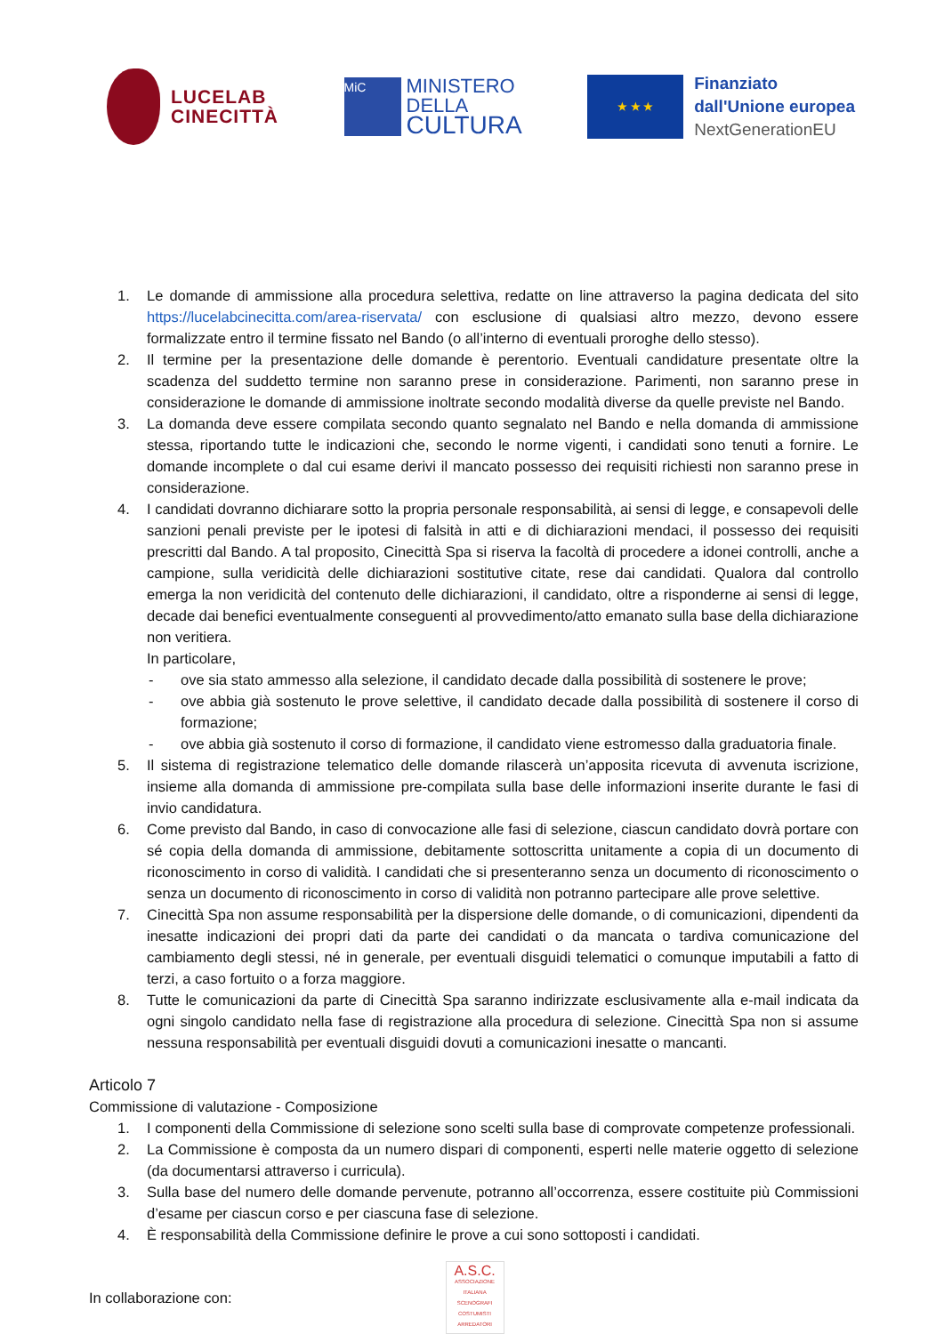LUCELAB
CINECITTÀ
MiC
MINISTERO
DELLA
CULTURA
★ ★ ★
Finanziato
dall'Unione europea
NextGenerationEU
1. Le domande di ammissione alla procedura selettiva, redatte on line attraverso la pagina dedicata del sito https://lucelabcinecitta.com/area-riservata/ con esclusione di qualsiasi altro mezzo, devono essere formalizzate entro il termine fissato nel Bando (o all’interno di eventuali proroghe dello stesso).
2. Il termine per la presentazione delle domande è perentorio. Eventuali candidature presentate oltre la scadenza del suddetto termine non saranno prese in considerazione. Parimenti, non saranno prese in considerazione le domande di ammissione inoltrate secondo modalità diverse da quelle previste nel Bando.
3. La domanda deve essere compilata secondo quanto segnalato nel Bando e nella domanda di ammissione stessa, riportando tutte le indicazioni che, secondo le norme vigenti, i candidati sono tenuti a fornire. Le domande incomplete o dal cui esame derivi il mancato possesso dei requisiti richiesti non saranno prese in considerazione.
4. I candidati dovranno dichiarare sotto la propria personale responsabilità, ai sensi di legge, e consapevoli delle sanzioni penali previste per le ipotesi di falsità in atti e di dichiarazioni mendaci, il possesso dei requisiti prescritti dal Bando. A tal proposito, Cinecittà Spa si riserva la facoltà di procedere a idonei controlli, anche a campione, sulla veridicità delle dichiarazioni sostitutive citate, rese dai candidati. Qualora dal controllo emerga la non veridicità del contenuto delle dichiarazioni, il candidato, oltre a risponderne ai sensi di legge, decade dai benefici eventualmente conseguenti al provvedimento/atto emanato sulla base della dichiarazione non veritiera.
In particolare,
- ove sia stato ammesso alla selezione, il candidato decade dalla possibilità di sostenere le prove;
- ove abbia già sostenuto le prove selettive, il candidato decade dalla possibilità di sostenere il corso di formazione;
- ove abbia già sostenuto il corso di formazione, il candidato viene estromesso dalla graduatoria finale.
5. Il sistema di registrazione telematico delle domande rilascerà un’apposita ricevuta di avvenuta iscrizione, insieme alla domanda di ammissione pre-compilata sulla base delle informazioni inserite durante le fasi di invio candidatura.
6. Come previsto dal Bando, in caso di convocazione alle fasi di selezione, ciascun candidato dovrà portare con sé copia della domanda di ammissione, debitamente sottoscritta unitamente a copia di un documento di riconoscimento in corso di validità. I candidati che si presenteranno senza un documento di riconoscimento o senza un documento di riconoscimento in corso di validità non potranno partecipare alle prove selettive.
7. Cinecittà Spa non assume responsabilità per la dispersione delle domande, o di comunicazioni, dipendenti da inesatte indicazioni dei propri dati da parte dei candidati o da mancata o tardiva comunicazione del cambiamento degli stessi, né in generale, per eventuali disguidi telematici o comunque imputabili a fatto di terzi, a caso fortuito o a forza maggiore.
8. Tutte le comunicazioni da parte di Cinecittà Spa saranno indirizzate esclusivamente alla e-mail indicata da ogni singolo candidato nella fase di registrazione alla procedura di selezione. Cinecittà Spa non si assume nessuna responsabilità per eventuali disguidi dovuti a comunicazioni inesatte o mancanti.
Articolo 7
Commissione di valutazione - Composizione
1. I componenti della Commissione di selezione sono scelti sulla base di comprovate competenze professionali.
2. La Commissione è composta da un numero dispari di componenti, esperti nelle materie oggetto di selezione (da documentarsi attraverso i curricula).
3. Sulla base del numero delle domande pervenute, potranno all’occorrenza, essere costituite più Commissioni d’esame per ciascun corso e per ciascuna fase di selezione.
4. È responsabilità della Commissione definire le prove a cui sono sottoposti i candidati.
In collaborazione con:
A.S.C.
ASSOCIAZIONE ITALIANA SCENOGRAFI COSTUMISTI ARREDATORI